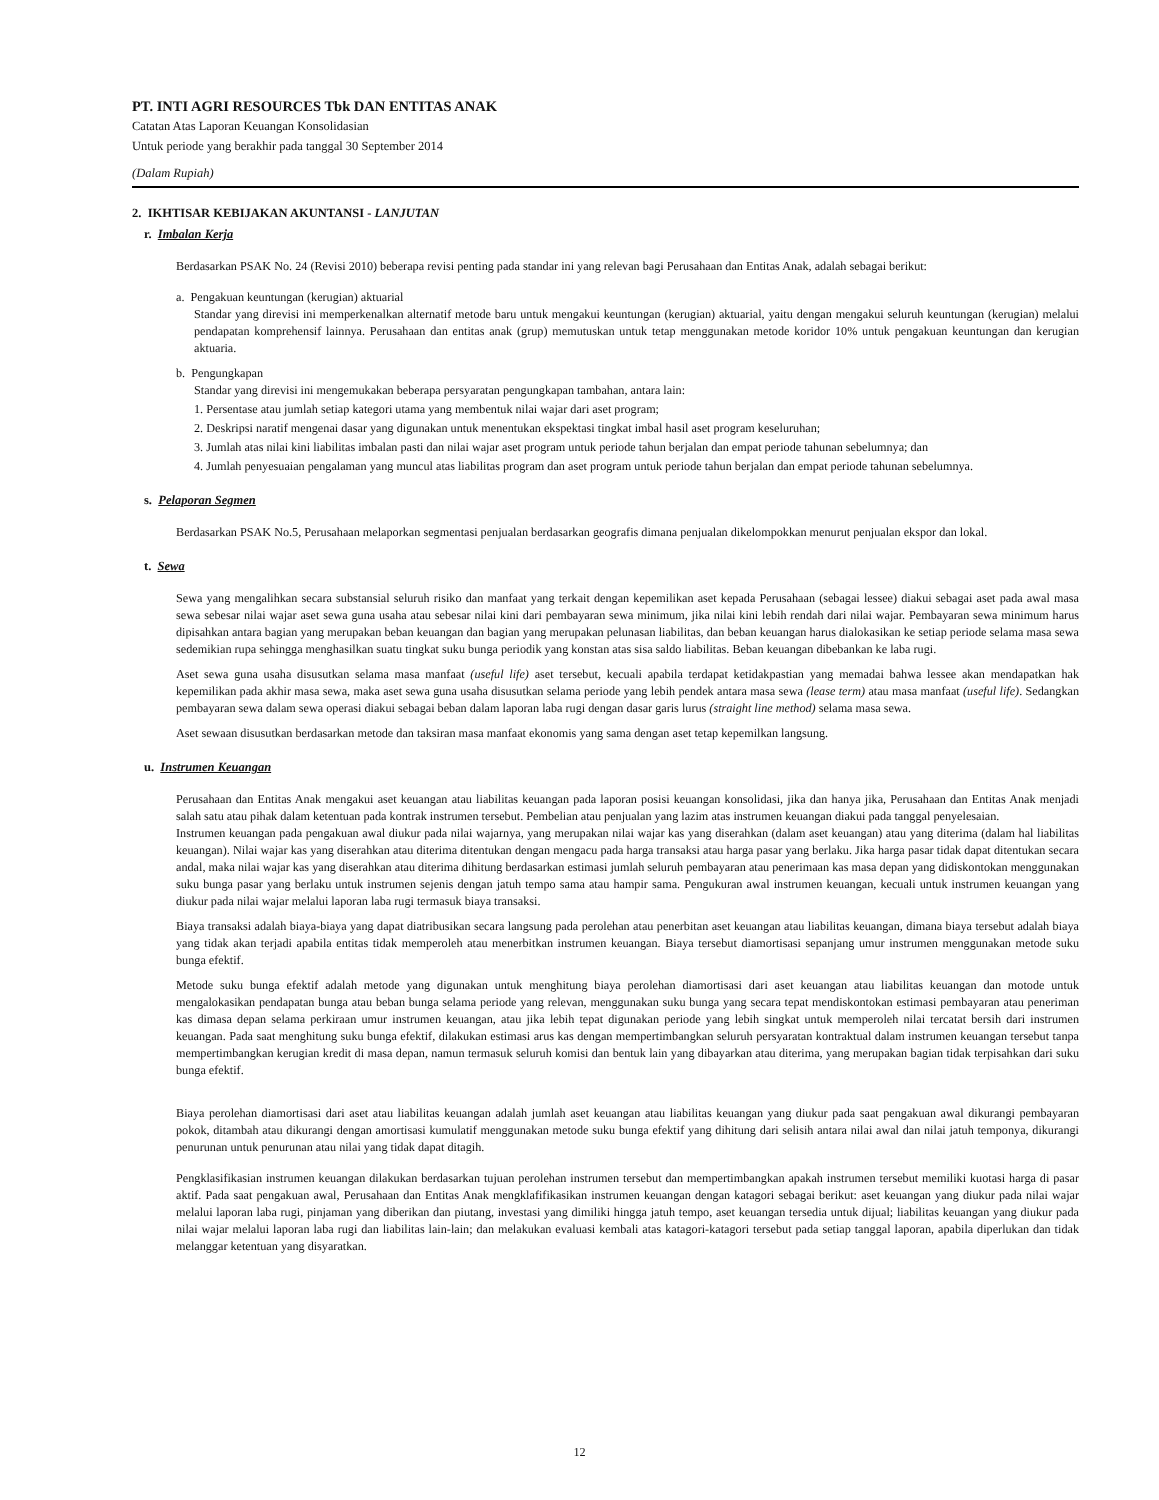PT. INTI AGRI RESOURCES Tbk DAN ENTITAS ANAK
Catatan Atas Laporan Keuangan Konsolidasian
Untuk periode yang berakhir pada tanggal 30 September 2014
(Dalam Rupiah)
2. IKHTISAR KEBIJAKAN AKUNTANSI - LANJUTAN
r. Imbalan Kerja
Berdasarkan PSAK No. 24 (Revisi 2010) beberapa revisi penting pada standar ini yang relevan bagi Perusahaan dan Entitas Anak, adalah sebagai berikut:
a. Pengakuan keuntungan (kerugian) aktuarial
Standar yang direvisi ini memperkenalkan alternatif metode baru untuk mengakui keuntungan (kerugian) aktuarial, yaitu dengan mengakui seluruh keuntungan (kerugian) melalui pendapatan komprehensif lainnya. Perusahaan dan entitas anak (grup) memutuskan untuk tetap menggunakan metode koridor 10% untuk pengakuan keuntungan dan kerugian aktuaria.
b. Pengungkapan
Standar yang direvisi ini mengemukakan beberapa persyaratan pengungkapan tambahan, antara lain:
1. Persentase atau jumlah setiap kategori utama yang membentuk nilai wajar dari aset program;
2. Deskripsi naratif mengenai dasar yang digunakan untuk menentukan ekspektasi tingkat imbal hasil aset program keseluruhan;
3. Jumlah atas nilai kini liabilitas imbalan pasti dan nilai wajar aset program untuk periode tahun berjalan dan empat periode tahunan sebelumnya; dan
4. Jumlah penyesuaian pengalaman yang muncul atas liabilitas program dan aset program untuk periode tahun berjalan dan empat periode tahunan sebelumnya.
s. Pelaporan Segmen
Berdasarkan PSAK No.5, Perusahaan melaporkan segmentasi penjualan berdasarkan geografis dimana penjualan dikelompokkan menurut penjualan ekspor dan lokal.
t. Sewa
Sewa yang mengalihkan secara substansial seluruh risiko dan manfaat yang terkait dengan kepemilikan aset kepada Perusahaan (sebagai lessee) diakui sebagai aset pada awal masa sewa sebesar nilai wajar aset sewa guna usaha atau sebesar nilai kini dari pembayaran sewa minimum, jika nilai kini lebih rendah dari nilai wajar. Pembayaran sewa minimum harus dipisahkan antara bagian yang merupakan beban keuangan dan bagian yang merupakan pelunasan liabilitas, dan beban keuangan harus dialokasikan ke setiap periode selama masa sewa sedemikian rupa sehingga menghasilkan suatu tingkat suku bunga periodik yang konstan atas sisa saldo liabilitas. Beban keuangan dibebankan ke laba rugi.
Aset sewa guna usaha disusutkan selama masa manfaat (useful life) aset tersebut, kecuali apabila terdapat ketidakpastian yang memadai bahwa lessee akan mendapatkan hak kepemilikan pada akhir masa sewa, maka aset sewa guna usaha disusutkan selama periode yang lebih pendek antara masa sewa (lease term) atau masa manfaat (useful life). Sedangkan pembayaran sewa dalam sewa operasi diakui sebagai beban dalam laporan laba rugi dengan dasar garis lurus (straight line method) selama masa sewa.
Aset sewaan disusutkan berdasarkan metode dan taksiran masa manfaat ekonomis yang sama dengan aset tetap kepemilkan langsung.
u. Instrumen Keuangan
Perusahaan dan Entitas Anak mengakui aset keuangan atau liabilitas keuangan pada laporan posisi keuangan konsolidasi, jika dan hanya jika, Perusahaan dan Entitas Anak menjadi salah satu atau pihak dalam ketentuan pada kontrak instrumen tersebut. Pembelian atau penjualan yang lazim atas instrumen keuangan diakui pada tanggal penyelesaian.
Instrumen keuangan pada pengakuan awal diukur pada nilai wajarnya, yang merupakan nilai wajar kas yang diserahkan (dalam aset keuangan) atau yang diterima (dalam hal liabilitas keuangan). Nilai wajar kas yang diserahkan atau diterima ditentukan dengan mengacu pada harga transaksi atau harga pasar yang berlaku. Jika harga pasar tidak dapat ditentukan secara andal, maka nilai wajar kas yang diserahkan atau diterima dihitung berdasarkan estimasi jumlah seluruh pembayaran atau penerimaan kas masa depan yang didiskontokan menggunakan suku bunga pasar yang berlaku untuk instrumen sejenis dengan jatuh tempo sama atau hampir sama. Pengukuran awal instrumen keuangan, kecuali untuk instrumen keuangan yang diukur pada nilai wajar melalui laporan laba rugi termasuk biaya transaksi.
Biaya transaksi adalah biaya-biaya yang dapat diatribusikan secara langsung pada perolehan atau penerbitan aset keuangan atau liabilitas keuangan, dimana biaya tersebut adalah biaya yang tidak akan terjadi apabila entitas tidak memperoleh atau menerbitkan instrumen keuangan. Biaya tersebut diamortisasi sepanjang umur instrumen menggunakan metode suku bunga efektif.
Metode suku bunga efektif adalah metode yang digunakan untuk menghitung biaya perolehan diamortisasi dari aset keuangan atau liabilitas keuangan dan motode untuk mengalokasikan pendapatan bunga atau beban bunga selama periode yang relevan, menggunakan suku bunga yang secara tepat mendiskontokan estimasi pembayaran atau peneriman kas dimasa depan selama perkiraan umur instrumen keuangan, atau jika lebih tepat digunakan periode yang lebih singkat untuk memperoleh nilai tercatat bersih dari instrumen keuangan. Pada saat menghitung suku bunga efektif, dilakukan estimasi arus kas dengan mempertimbangkan seluruh persyaratan kontraktual dalam instrumen keuangan tersebut tanpa mempertimbangkan kerugian kredit di masa depan, namun termasuk seluruh komisi dan bentuk lain yang dibayarkan atau diterima, yang merupakan bagian tidak terpisahkan dari suku bunga efektif.
Biaya perolehan diamortisasi dari aset atau liabilitas keuangan adalah jumlah aset keuangan atau liabilitas keuangan yang diukur pada saat pengakuan awal dikurangi pembayaran pokok, ditambah atau dikurangi dengan amortisasi kumulatif menggunakan metode suku bunga efektif yang dihitung dari selisih antara nilai awal dan nilai jatuh temponya, dikurangi penurunan untuk penurunan atau nilai yang tidak dapat ditagih.
Pengklasifikasian instrumen keuangan dilakukan berdasarkan tujuan perolehan instrumen tersebut dan mempertimbangkan apakah instrumen tersebut memiliki kuotasi harga di pasar aktif. Pada saat pengakuan awal, Perusahaan dan Entitas Anak mengklafifikasikan instrumen keuangan dengan katagori sebagai berikut: aset keuangan yang diukur pada nilai wajar melalui laporan laba rugi, pinjaman yang diberikan dan piutang, investasi yang dimiliki hingga jatuh tempo, aset keuangan tersedia untuk dijual; liabilitas keuangan yang diukur pada nilai wajar melalui laporan laba rugi dan liabilitas lain-lain; dan melakukan evaluasi kembali atas katagori-katagori tersebut pada setiap tanggal laporan, apabila diperlukan dan tidak melanggar ketentuan yang disyaratkan.
12